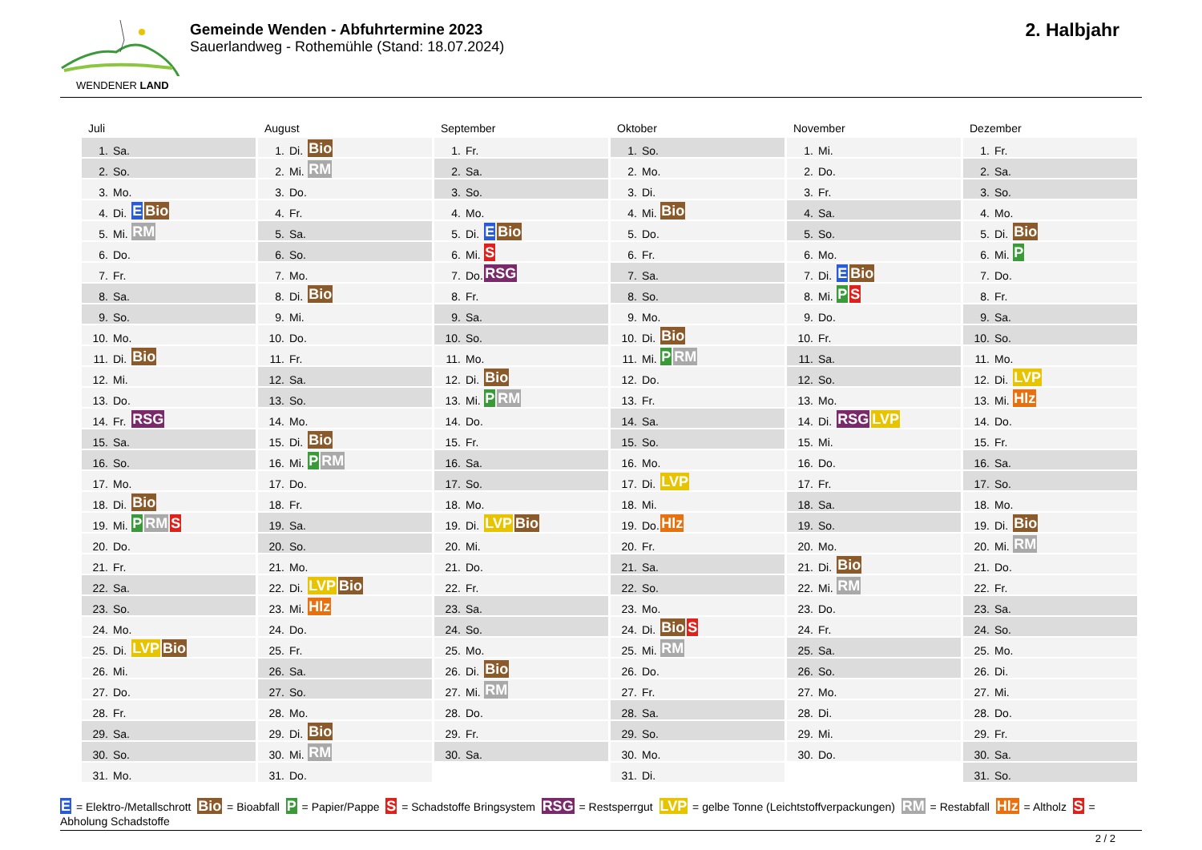WENDENER LAND
Gemeinde Wenden - Abfuhrtermine 2023
Sauerlandweg - Rothemühle (Stand: 18.07.2024)
2. Halbjahr
Juli
| 1. | Sa. | |
| 2. | So. | |
| 3. | Mo. | |
| 4. | Di. | E Bio |
| 5. | Mi. | RM |
| 6. | Do. | |
| 7. | Fr. | |
| 8. | Sa. | |
| 9. | So. | |
| 10. | Mo. | |
| 11. | Di. | Bio |
| 12. | Mi. | |
| 13. | Do. | |
| 14. | Fr. | RSG |
| 15. | Sa. | |
| 16. | So. | |
| 17. | Mo. | |
| 18. | Di. | Bio |
| 19. | Mi. | P RM S |
| 20. | Do. | |
| 21. | Fr. | |
| 22. | Sa. | |
| 23. | So. | |
| 24. | Mo. | |
| 25. | Di. | LVP Bio |
| 26. | Mi. | |
| 27. | Do. | |
| 28. | Fr. | |
| 29. | Sa. | |
| 30. | So. | |
| 31. | Mo. | |
August
| 1. | Di. | Bio |
| 2. | Mi. | RM |
| 3. | Do. | |
| 4. | Fr. | |
| 5. | Sa. | |
| 6. | So. | |
| 7. | Mo. | |
| 8. | Di. | Bio |
| 9. | Mi. | |
| 10. | Do. | |
| 11. | Fr. | |
| 12. | Sa. | |
| 13. | So. | |
| 14. | Mo. | |
| 15. | Di. | Bio |
| 16. | Mi. | P RM |
| 17. | Do. | |
| 18. | Fr. | |
| 19. | Sa. | |
| 20. | So. | |
| 21. | Mo. | |
| 22. | Di. | LVP Bio |
| 23. | Mi. | Hlz |
| 24. | Do. | |
| 25. | Fr. | |
| 26. | Sa. | |
| 27. | So. | |
| 28. | Mo. | |
| 29. | Di. | Bio |
| 30. | Mi. | RM |
| 31. | Do. | |
September
| 1. | Fr. | |
| 2. | Sa. | |
| 3. | So. | |
| 4. | Mo. | |
| 5. | Di. | E Bio |
| 6. | Mi. | S |
| 7. | Do. | RSG |
| 8. | Fr. | |
| 9. | Sa. | |
| 10. | So. | |
| 11. | Mo. | |
| 12. | Di. | Bio |
| 13. | Mi. | P RM |
| 14. | Do. | |
| 15. | Fr. | |
| 16. | Sa. | |
| 17. | So. | |
| 18. | Mo. | |
| 19. | Di. | LVP Bio |
| 20. | Mi. | |
| 21. | Do. | |
| 22. | Fr. | |
| 23. | Sa. | |
| 24. | So. | |
| 25. | Mo. | |
| 26. | Di. | Bio |
| 27. | Mi. | RM |
| 28. | Do. | |
| 29. | Fr. | |
| 30. | Sa. | |
Oktober
| 1. | So. | |
| 2. | Mo. | |
| 3. | Di. | |
| 4. | Mi. | Bio |
| 5. | Do. | |
| 6. | Fr. | |
| 7. | Sa. | |
| 8. | So. | |
| 9. | Mo. | |
| 10. | Di. | Bio |
| 11. | Mi. | P RM |
| 12. | Do. | |
| 13. | Fr. | |
| 14. | Sa. | |
| 15. | So. | |
| 16. | Mo. | |
| 17. | Di. | LVP |
| 18. | Mi. | |
| 19. | Do. | Hlz |
| 20. | Fr. | |
| 21. | Sa. | |
| 22. | So. | |
| 23. | Mo. | |
| 24. | Di. | Bio S |
| 25. | Mi. | RM |
| 26. | Do. | |
| 27. | Fr. | |
| 28. | Sa. | |
| 29. | So. | |
| 30. | Mo. | |
| 31. | Di. | |
November
| 1. | Mi. | |
| 2. | Do. | |
| 3. | Fr. | |
| 4. | Sa. | |
| 5. | So. | |
| 6. | Mo. | |
| 7. | Di. | E Bio |
| 8. | Mi. | P S |
| 9. | Do. | |
| 10. | Fr. | |
| 11. | Sa. | |
| 12. | So. | |
| 13. | Mo. | |
| 14. | Di. | RSG LVP |
| 15. | Mi. | |
| 16. | Do. | |
| 17. | Fr. | |
| 18. | Sa. | |
| 19. | So. | |
| 20. | Mo. | |
| 21. | Di. | Bio |
| 22. | Mi. | RM |
| 23. | Do. | |
| 24. | Fr. | |
| 25. | Sa. | |
| 26. | So. | |
| 27. | Mo. | |
| 28. | Di. | |
| 29. | Mi. | |
| 30. | Do. | |
Dezember
| 1. | Fr. | |
| 2. | Sa. | |
| 3. | So. | |
| 4. | Mo. | |
| 5. | Di. | Bio |
| 6. | Mi. | P |
| 7. | Do. | |
| 8. | Fr. | |
| 9. | Sa. | |
| 10. | So. | |
| 11. | Mo. | |
| 12. | Di. | LVP |
| 13. | Mi. | Hlz |
| 14. | Do. | |
| 15. | Fr. | |
| 16. | Sa. | |
| 17. | So. | |
| 18. | Mo. | |
| 19. | Di. | Bio |
| 20. | Mi. | RM |
| 21. | Do. | |
| 22. | Fr. | |
| 23. | Sa. | |
| 24. | So. | |
| 25. | Mo. | |
| 26. | Di. | |
| 27. | Mi. | |
| 28. | Do. | |
| 29. | Fr. | |
| 30. | Sa. | |
| 31. | So. | |
E = Elektro-/Metallschrott Bio = Bioabfall P = Papier/Pappe S = Schadstoffe Bringsystem RSG = Restsperrgut LVP = gelbe Tonne (Leichtstoffverpackungen) RM = Restabfall Hlz = Altholz S = Abholung Schadstoffe
2 / 2